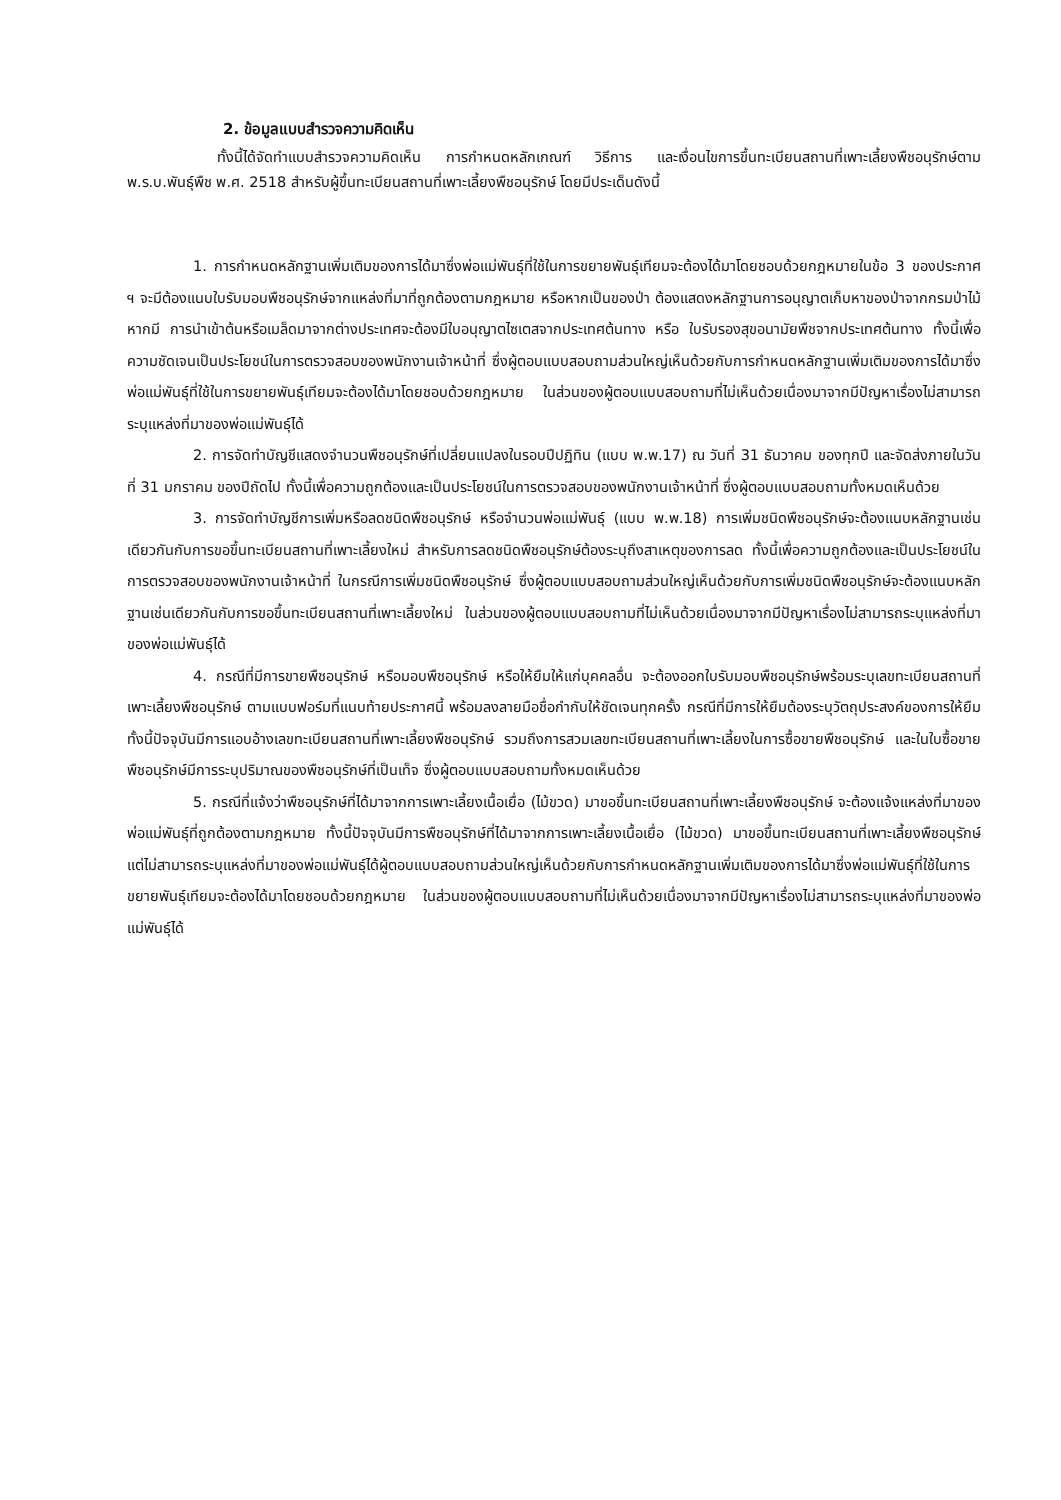2. ข้อมูลแบบสำรวจความคิดเห็น
ทั้งนี้ได้จัดทำแบบสำรวจความคิดเห็น การกำหนดหลักเกณฑ์ วิธีการ และเงื่อนไขการขึ้นทะเบียนสถานที่เพาะเลี้ยงพืชอนุรักษ์ตาม พ.ร.บ.พันธุ์พืช พ.ศ. 2518 สำหรับผู้ขึ้นทะเบียนสถานที่เพาะเลี้ยงพืชอนุรักษ์ โดยมีประเด็นดังนี้
1. การกำหนดหลักฐานเพิ่มเติมของการได้มาซึ่งพ่อแม่พันธุ์ที่ใช้ในการขยายพันธุ์เทียมจะต้องได้มาโดยชอบด้วยกฎหมายในข้อ 3 ของประกาศ ฯ จะมีต้องแนบใบรับมอบพืชอนุรักษ์จากแหล่งที่มาที่ถูกต้องตามกฎหมาย หรือหากเป็นของป่า ต้องแสดงหลักฐานการอนุญาตเก็บหาของป่าจากกรมป่าไม้ หากมี การนำเข้าต้นหรือเมล็ดมาจากต่างประเทศจะต้องมีใบอนุญาตไซเตสจากประเทศต้นทาง หรือ ใบรับรองสุขอนามัยพืชจากประเทศต้นทาง ทั้งนี้เพื่อความชัดเจนเป็นประโยชน์ในการตรวจสอบของพนักงานเจ้าหน้าที่ ซึ่งผู้ตอบแบบสอบถามส่วนใหญ่เห็นด้วยกับการกำหนดหลักฐานเพิ่มเติมของการได้มาซึ่งพ่อแม่พันธุ์ที่ใช้ในการขยายพันธุ์เทียมจะต้องได้มาโดยชอบด้วยกฎหมาย ในส่วนของผู้ตอบแบบสอบถามที่ไม่เห็นด้วยเนื่องมาจากมีปัญหาเรื่องไม่สามารถระบุแหล่งที่มาของพ่อแม่พันธุ์ได้
2. การจัดทำบัญชีแสดงจำนวนพืชอนุรักษ์ที่เปลี่ยนแปลงในรอบปีปฏิทิน (แบบ พ.พ.17) ณ วันที่ 31 ธันวาคม ของทุกปี และจัดส่งภายในวันที่ 31 มกราคม ของปีถัดไป ทั้งนี้เพื่อความถูกต้องและเป็นประโยชน์ในการตรวจสอบของพนักงานเจ้าหน้าที่ ซึ่งผู้ตอบแบบสอบถามทั้งหมดเห็นด้วย
3. การจัดทำบัญชีการเพิ่มหรือลดชนิดพืชอนุรักษ์ หรือจำนวนพ่อแม่พันธุ์ (แบบ พ.พ.18) การเพิ่มชนิดพืชอนุรักษ์จะต้องแนบหลักฐานเช่นเดียวกันกับการขอขึ้นทะเบียนสถานที่เพาะเลี้ยงใหม่ สำหรับการลดชนิดพืชอนุรักษ์ต้องระบุถึงสาเหตุของการลด ทั้งนี้เพื่อความถูกต้องและเป็นประโยชน์ในการตรวจสอบของพนักงานเจ้าหน้าที่ ในกรณีการเพิ่มชนิดพืชอนุรักษ์ ซึ่งผู้ตอบแบบสอบถามส่วนใหญ่เห็นด้วยกับการเพิ่มชนิดพืชอนุรักษ์จะต้องแนบหลักฐานเช่นเดียวกันกับการขอขึ้นทะเบียนสถานที่เพาะเลี้ยงใหม่ ในส่วนของผู้ตอบแบบสอบถามที่ไม่เห็นด้วยเนื่องมาจากมีปัญหาเรื่องไม่สามารถระบุแหล่งที่มาของพ่อแม่พันธุ์ได้
4. กรณีที่มีการขายพืชอนุรักษ์ หรือมอบพืชอนุรักษ์ หรือให้ยืมให้แก่บุคคลอื่น จะต้องออกใบรับมอบพืชอนุรักษ์พร้อมระบุเลขทะเบียนสถานที่เพาะเลี้ยงพืชอนุรักษ์ ตามแบบฟอร์มที่แนบท้ายประกาศนี้ พร้อมลงลายมือชื่อกำกับให้ชัดเจนทุกครั้ง กรณีที่มีการให้ยืมต้องระบุวัตถุประสงค์ของการให้ยืม ทั้งนี้ปัจจุบันมีการแอบอ้างเลขทะเบียนสถานที่เพาะเลี้ยงพืชอนุรักษ์ รวมถึงการสวมเลขทะเบียนสถานที่เพาะเลี้ยงในการซื้อขายพืชอนุรักษ์ และในใบซื้อขาย พืชอนุรักษ์มีการระบุปริมาณของพืชอนุรักษ์ที่เป็นเท็จ ซึ่งผู้ตอบแบบสอบถามทั้งหมดเห็นด้วย
5. กรณีที่แจ้งว่าพืชอนุรักษ์ที่ได้มาจากการเพาะเลี้ยงเนื้อเยื่อ (ไม้ขวด) มาขอขึ้นทะเบียนสถานที่เพาะเลี้ยงพืชอนุรักษ์ จะต้องแจ้งแหล่งที่มาของพ่อแม่พันธุ์ที่ถูกต้องตามกฎหมาย ทั้งนี้ปัจจุบันมีการพืชอนุรักษ์ที่ได้มาจากการเพาะเลี้ยงเนื้อเยื่อ (ไม้ขวด) มาขอขึ้นทะเบียนสถานที่เพาะเลี้ยงพืชอนุรักษ์ แต่ไม่สามารถระบุแหล่งที่มาของพ่อแม่พันธุ์ได้ผู้ตอบแบบสอบถามส่วนใหญ่เห็นด้วยกับการกำหนดหลักฐานเพิ่มเติมของการได้มาซึ่งพ่อแม่พันธุ์ที่ใช้ในการขยายพันธุ์เทียมจะต้องได้มาโดยชอบด้วยกฎหมาย ในส่วนของผู้ตอบแบบสอบถามที่ไม่เห็นด้วยเนื่องมาจากมีปัญหาเรื่องไม่สามารถระบุแหล่งที่มาของพ่อแม่พันธุ์ได้